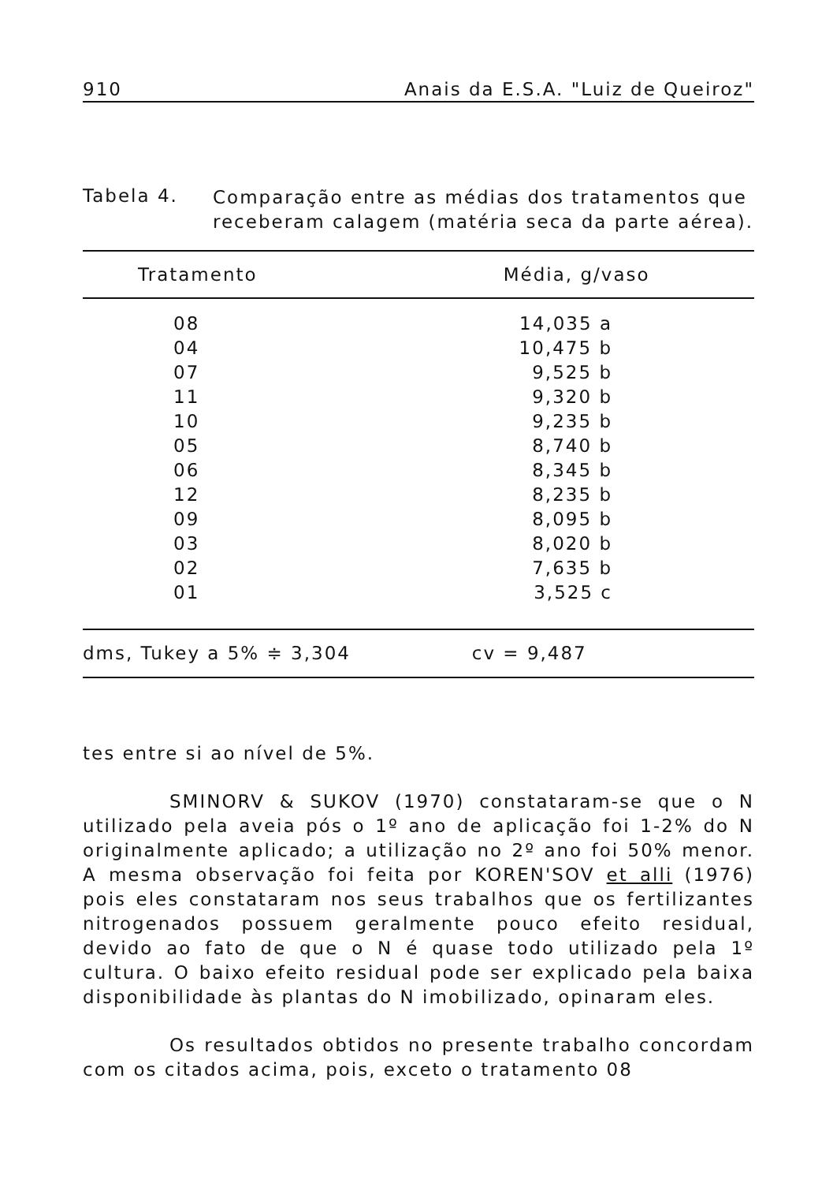910 Anais da E.S.A. "Luiz de Queiroz"
Tabela 4.
Comparação entre as médias dos tratamentos que receberam calagem (matéria seca da parte aérea).
| Tratamento | Média, g/vaso |
| --- | --- |
| 08 | 14,035 a |
| 04 | 10,475 b |
| 07 | 9,525 b |
| 11 | 9,320 b |
| 10 | 9,235 b |
| 05 | 8,740 b |
| 06 | 8,345 b |
| 12 | 8,235 b |
| 09 | 8,095 b |
| 03 | 8,020 b |
| 02 | 7,635 b |
| 01 | 3,525 c |
| dms, Tukey a 5% ≑ 3,304 | cv = 9,487 |
tes entre si ao nível de 5%.
SMINORV & SUKOV (1970) constataram-se que o N utilizado pela aveia pós o 1º ano de aplicação foi 1-2% do N originalmente aplicado; a utilização no 2º ano foi 50% menor. A mesma observação foi feita por KOREN'SOV et alli (1976) pois eles constataram nos seus trabalhos que os fertilizantes nitrogenados possuem geralmente pouco efeito residual, devido ao fato de que o N é quase todo utilizado pela 1º cultura. O baixo efeito residual pode ser explicado pela baixa disponibilidade às plantas do N imobilizado, opinaram eles.
Os resultados obtidos no presente trabalho concordam com os citados acima, pois, exceto o tratamento 08